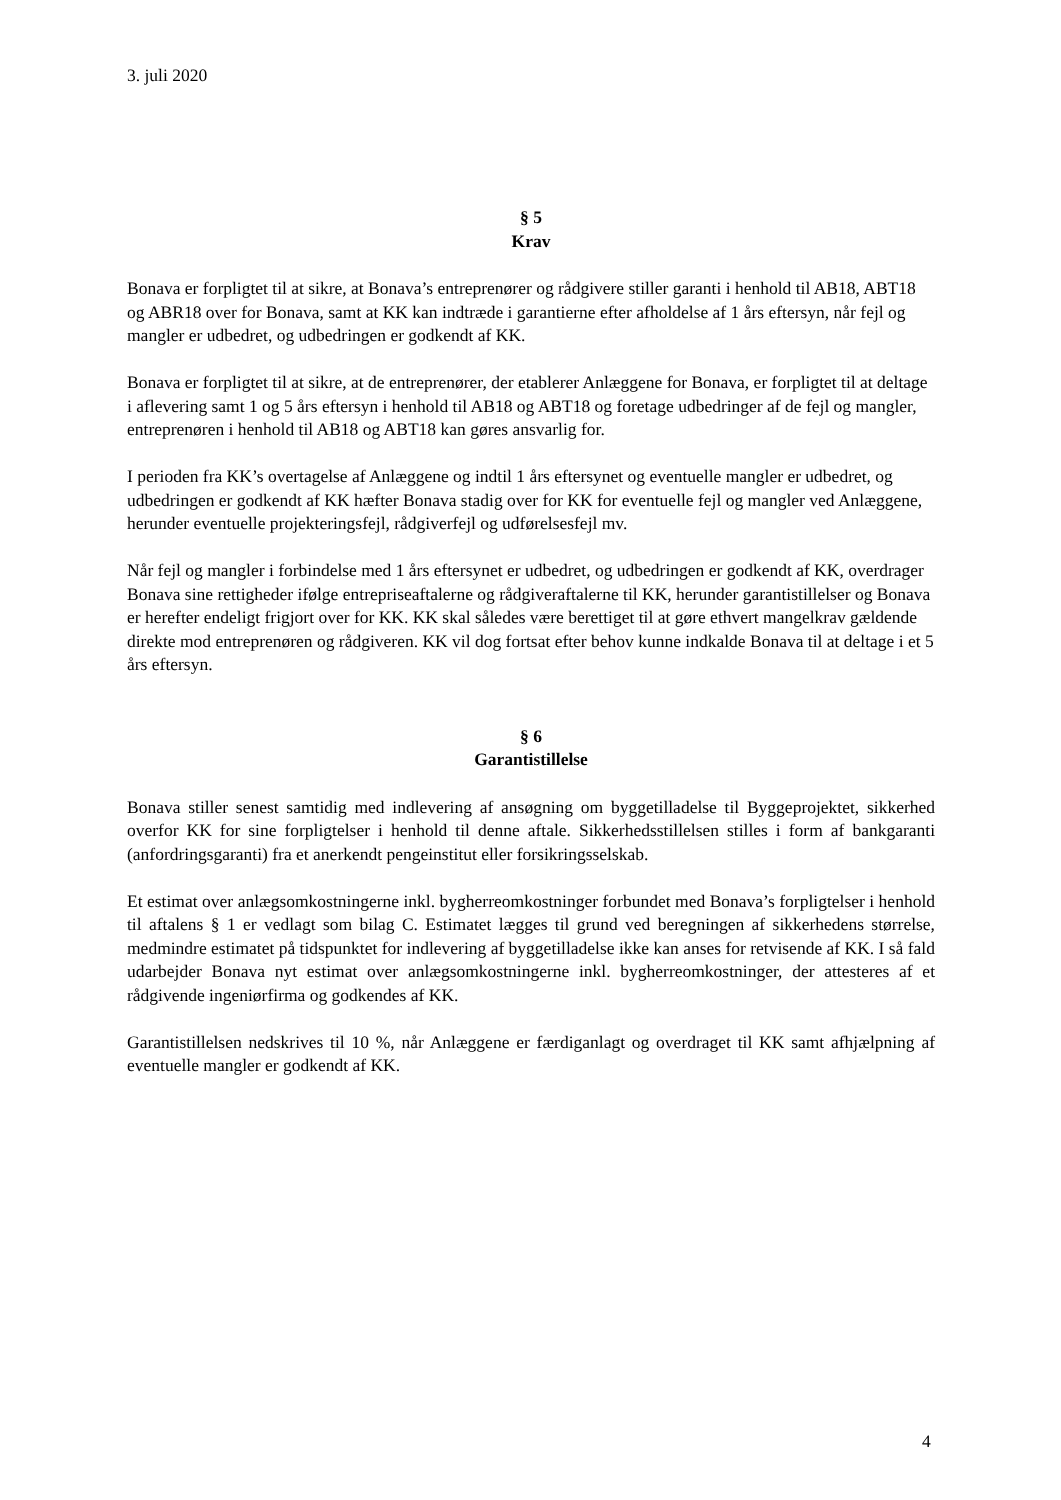3. juli 2020
§ 5
Krav
Bonava er forpligtet til at sikre, at Bonava’s entreprenører og rådgivere stiller garanti i henhold til AB18, ABT18 og ABR18 over for Bonava, samt at KK kan indtræde i garantierne efter afholdelse af 1 års eftersyn, når fejl og mangler er udbedret, og udbedringen er godkendt af KK.
Bonava er forpligtet til at sikre, at de entreprenører, der etablerer Anlæggene for Bonava, er forpligtet til at deltage i aflevering samt 1 og 5 års eftersyn i henhold til AB18 og ABT18 og foretage udbedringer af de fejl og mangler, entreprenøren i henhold til AB18 og ABT18 kan gøres ansvarlig for.
I perioden fra KK’s overtagelse af Anlæggene og indtil 1 års eftersynet og eventuelle mangler er udbedret, og udbedringen er godkendt af KK hæfter Bonava stadig over for KK for eventuelle fejl og mangler ved Anlæggene, herunder eventuelle projekteringsfejl, rådgiverfejl og udførelsesfejl mv.
Når fejl og mangler i forbindelse med 1 års eftersynet er udbedret, og udbedringen er godkendt af KK, overdrager Bonava sine rettigheder ifølge entrepriseaftalerne og rådgiveraftalerne til KK, herunder garantistillelser og Bonava er herefter endeligt frigjort over for KK. KK skal således være berettiget til at gøre ethvert mangelkrav gældende direkte mod entreprenøren og rådgiveren. KK vil dog fortsat efter behov kunne indkalde Bonava til at deltage i et 5 års eftersyn.
§ 6
Garantistillelse
Bonava stiller senest samtidig med indlevering af ansøgning om byggetilladelse til Byggeprojektet, sikkerhed overfor KK for sine forpligtelser i henhold til denne aftale. Sikkerhedsstillelsen stilles i form af bankgaranti (anfordringsgaranti) fra et anerkendt pengeinstitut eller forsikringsselskab.
Et estimat over anlægsomkostningerne inkl. bygherreomkostninger forbundet med Bonava’s forpligtelser i henhold til aftalens § 1 er vedlagt som bilag C. Estimatet lægges til grund ved beregningen af sikkerhedens størrelse, medmindre estimatet på tidspunktet for indlevering af byggetilladelse ikke kan anses for retvisende af KK. I så fald udarbejder Bonava nyt estimat over anlægsomkostningerne inkl. bygherreomkostninger, der attesteres af et rådgivende ingeniørfirma og godkendes af KK.
Garantistillelsen nedskrives til 10 %, når Anlæggene er færdiganlagt og overdraget til KK samt afhjælpning af eventuelle mangler er godkendt af KK.
4